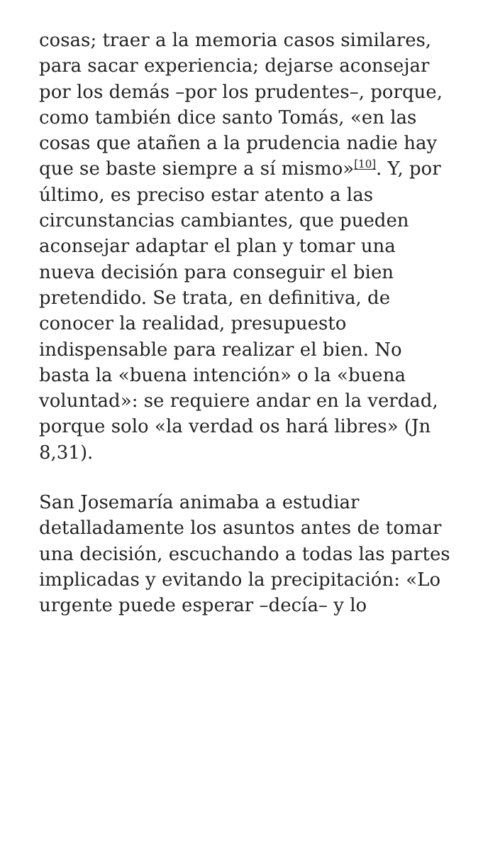cosas; traer a la memoria casos similares, para sacar experiencia; dejarse aconsejar por los demás –por los prudentes–, porque, como también dice santo Tomás, «en las cosas que atañen a la prudencia nadie hay que se baste siempre a sí mismo»<sup>[10]</sup>. Y, por último, es preciso estar atento a las circunstancias cambiantes, que pueden aconsejar adaptar el plan y tomar una nueva decisión para conseguir el bien pretendido. Se trata, en definitiva, de conocer la realidad, presupuesto indispensable para realizar el bien. No basta la «buena intención» o la «buena voluntad»: se requiere andar en la verdad, porque solo «la verdad os hará libres» (Jn 8,31).
San Josemaría animaba a estudiar detalladamente los asuntos antes de tomar una decisión, escuchando a todas las partes implicadas y evitando la precipitación: «Lo urgente puede esperar –decía– y lo